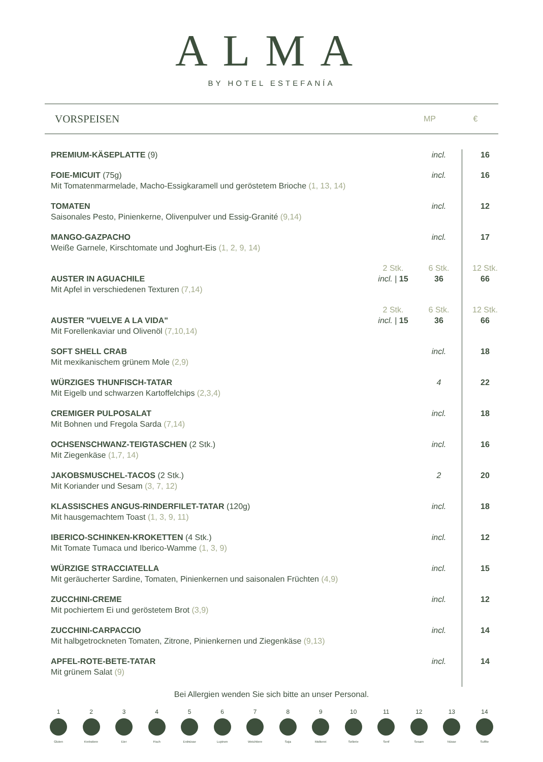ALMA
BY HOTEL ESTEFANÍA
VORSPEISEN
MP €
| PREMIUM-KÄSEPLATTE (9) | | incl. | 16 |
| FOIE-MICUIT (75g) Mit Tomatenmarmelade, Macho-Essigkaramell und geröstetem Brioche (1, 13, 14) | | incl. | 16 |
| TOMATEN Saisonales Pesto, Pinienkerne, Olivenpulver und Essig-Granité (9,14) | | incl. | 12 |
| MANGO-GAZPACHO Weiße Garnele, Kirschtomate und Joghurt-Eis (1, 2, 9, 14) | | incl. | 17 |
| AUSTER IN AGUACHILE Mit Apfel in verschiedenen Texturen (7,14) | 2 Stk. incl. / 15 | 6 Stk. 36 | 12 Stk. 66 |
| AUSTER "VUELVE A LA VIDA" Mit Forellenkaviar und Olivenöl (7,10,14) | 2 Stk. incl. / 15 | 6 Stk. 36 | 12 Stk. 66 |
| SOFT SHELL CRAB Mit mexikanischem grünem Mole (2,9) | | incl. | 18 |
| WÜRZIGES THUNFISCH-TATAR Mit Eigelb und schwarzen Kartoffelchips (2,3,4) | | 4 | 22 |
| CREMIGER PULPOSALAT Mit Bohnen und Fregola Sarda (7,14) | | incl. | 18 |
| OCHSENSCHWANZ-TEIGTASCHEN (2 Stk.) Mit Ziegenkäse (1,7, 14) | | incl. | 16 |
| JAKOBSMUSCHEL-TACOS (2 Stk.) Mit Koriander und Sesam (3, 7, 12) | | 2 | 20 |
| KLASSISCHES ANGUS-RINDERFILET-TATAR (120g) Mit hausgemachtem Toast (1, 3, 9, 11) | | incl. | 18 |
| IBERICO-SCHINKEN-KROKETTEN (4 Stk.) Mit Tomate Tumaca und Iberico-Wamme (1, 3, 9) | | incl. | 12 |
| WÜRZIGE STRACCIATELLA Mit geräucherter Sardine, Tomaten, Pinienkernen und saisonalen Früchten (4,9) | | incl. | 15 |
| ZUCCHINI-CREME Mit pochiertem Ei und geröstetem Brot (3,9) | | incl. | 12 |
| ZUCCHINI-CARPACCIO Mit halbgetrockneten Tomaten, Zitrone, Pinienkernen und Ziegenkäse (9,13) | | incl. | 14 |
| APFEL-ROTE-BETE-TATAR Mit grünem Salat (9) | | incl. | 14 |
Bei Allergien wenden Sie sich bitte an unser Personal.
1 Gluten
2 Krebstiere
3 Eier
4 Fisch
5 Erdnüsse
6 Lupinen
7 Weichtiere
8 Soja
9 Molkerei
10 Sellerie
11 Senf
12 Sesam
13 Nüsse
14 Sulfite